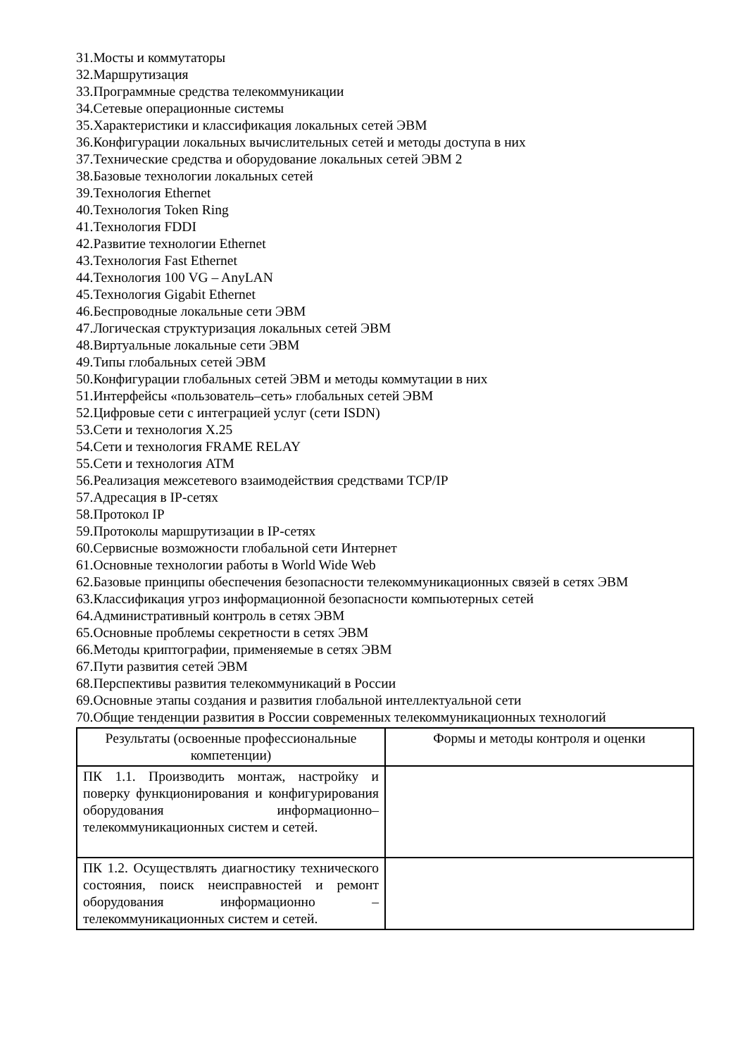31.Мосты и коммутаторы
32.Маршрутизация
33.Программные средства телекоммуникации
34.Сетевые операционные системы
35.Характеристики и классификация локальных сетей ЭВМ
36.Конфигурации локальных вычислительных сетей и методы доступа в них
37.Технические средства и оборудование локальных сетей ЭВМ 2
38.Базовые технологии локальных сетей
39.Технология Ethernet
40.Технология Token Ring
41.Технология FDDI
42.Развитие технологии Ethernet
43.Технология Fast Ethernet
44.Технология 100 VG – AnyLAN
45.Технология Gigabit Ethernet
46.Беспроводные локальные сети ЭВМ
47.Логическая структуризация локальных сетей ЭВМ
48.Виртуальные локальные сети ЭВМ
49.Типы глобальных сетей ЭВМ
50.Конфигурации глобальных сетей ЭВМ и методы коммутации в них
51.Интерфейсы «пользователь–сеть» глобальных сетей ЭВМ
52.Цифровые сети с интеграцией услуг (сети ISDN)
53.Сети и технология X.25
54.Сети и технология FRAME RELAY
55.Сети и технология ATM
56.Реализация межсетевого взаимодействия средствами TCP/IP
57.Адресация в IP-сетях
58.Протокол IP
59.Протоколы маршрутизации в IP-сетях
60.Сервисные возможности глобальной сети Интернет
61.Основные технологии работы в World Wide Web
62.Базовые принципы обеспечения безопасности телекоммуникационных связей в сетях ЭВМ
63.Классификация угроз информационной безопасности компьютерных сетей
64.Административный контроль в сетях ЭВМ
65.Основные проблемы секретности в сетях ЭВМ
66.Методы криптографии, применяемые в сетях ЭВМ
67.Пути развития сетей ЭВМ
68.Перспективы развития телекоммуникаций в России
69.Основные этапы создания и развития глобальной интеллектуальной сети
70.Общие тенденции развития в России современных телекоммуникационных технологий
| Результаты (освоенные профессиональные компетенции) | Формы и методы контроля и оценки |
| ПК 1.1. Производить монтаж, настройку и поверку функционирования и конфигурирования оборудования информационно– телекоммуникационных систем и сетей. | |
| ПК 1.2. Осуществлять диагностику технического состояния, поиск неисправностей и ремонт оборудования информационно – телекоммуникационных систем и сетей. | |